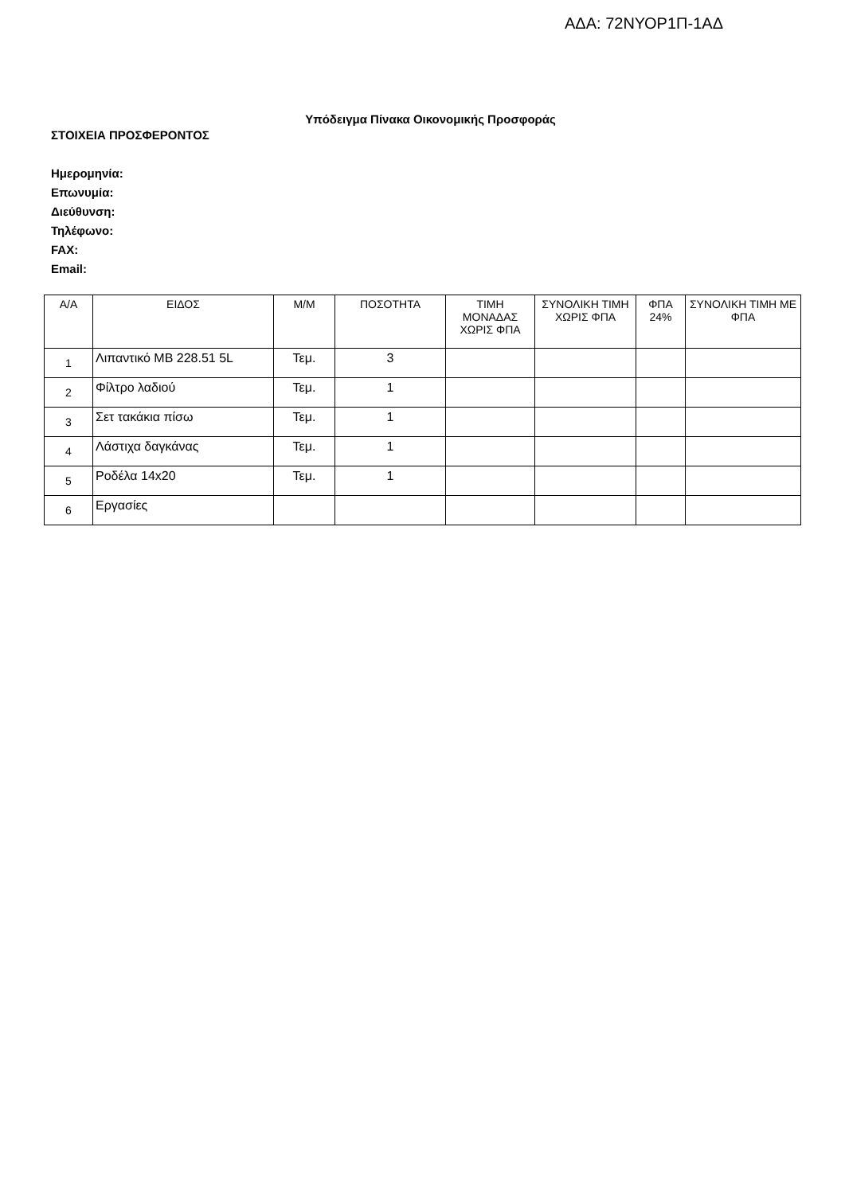ΑΔΑ: 72ΝΥΟΡ1Π-1ΑΔ
Υπόδειγμα Πίνακα Οικονομικής Προσφοράς
ΣΤΟΙΧΕΙΑ ΠΡΟΣΦΕΡΟΝΤΟΣ
Ημερομηνία:
Επωνυμία:
Διεύθυνση:
Τηλέφωνο:
FAX:
Email:
| Α/Α | ΕΙΔΟΣ | Μ/Μ | ΠΟΣΟΤΗΤΑ | ΤΙΜΗ ΜΟΝΑΔΑΣ ΧΩΡΙΣ ΦΠΑ | ΣΥΝΟΛΙΚΗ ΤΙΜΗ ΧΩΡΙΣ ΦΠΑ | ΦΠΑ 24% | ΣΥΝΟΛΙΚΗ ΤΙΜΗ ΜΕ ΦΠΑ |
| --- | --- | --- | --- | --- | --- | --- | --- |
| 1 | Λιπαντικό MB 228.51 5L | Τεμ. | 3 | | | | |
| 2 | Φίλτρο λαδιού | Τεμ. | 1 | | | | |
| 3 | Σετ τακάκια πίσω | Τεμ. | 1 | | | | |
| 4 | Λάστιχα δαγκάνας | Τεμ. | 1 | | | | |
| 5 | Ροδέλα 14x20 | Τεμ. | 1 | | | | |
| 6 | Εργασίες | | | | | | |